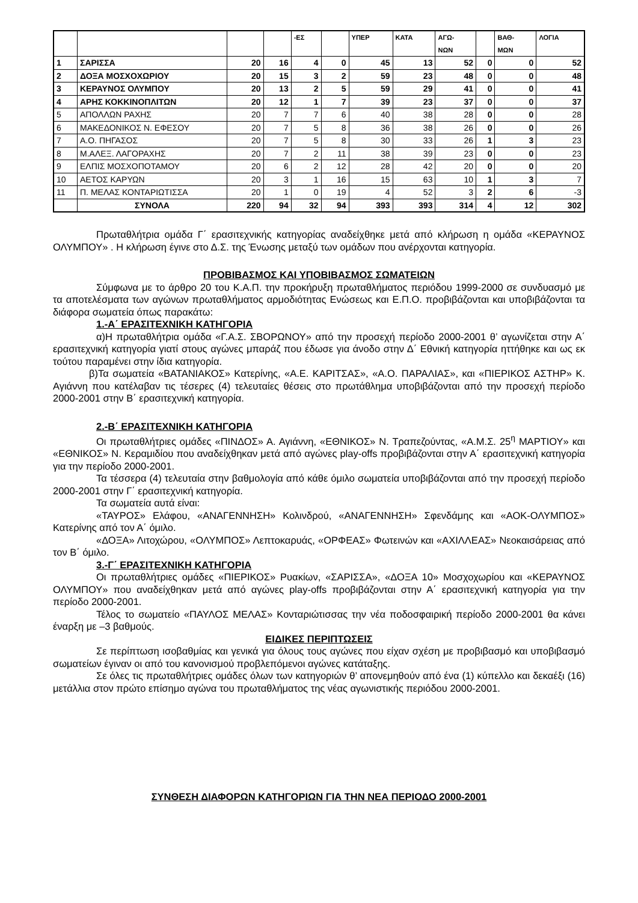| | | | | -ΕΣ | | ΥΠΕΡ | ΚΑΤΑ | ΑΓΩ- ΝΩΝ | | ΒΑΘ- ΜΩΝ | ΛΟΓΙΑ |
| --- | --- | --- | --- | --- | --- | --- | --- | --- | --- | --- | --- |
| 1 | ΣΑΡΙΣΣΑ | 20 | 16 | 4 | 0 | 45 | 13 | 52 | 0 | 0 | 52 |
| 2 | ΔΟΞΑ ΜΟΣΧΟΧΩΡΙΟΥ | 20 | 15 | 3 | 2 | 59 | 23 | 48 | 0 | 0 | 48 |
| 3 | ΚΕΡΑΥΝΟΣ ΟΛΥΜΠΟΥ | 20 | 13 | 2 | 5 | 59 | 29 | 41 | 0 | 0 | 41 |
| 4 | ΑΡΗΣ ΚΟΚΚΙΝΟΠΛΙΤΩΝ | 20 | 12 | 1 | 7 | 39 | 23 | 37 | 0 | 0 | 37 |
| 5 | ΑΠΟΛΛΩΝ ΡΑΧΗΣ | 20 | 7 | 7 | 6 | 40 | 38 | 28 | 0 | 0 | 28 |
| 6 | ΜΑΚΕΔΟΝΙΚΟΣ Ν. ΕΦΕΣΟΥ | 20 | 7 | 5 | 8 | 36 | 38 | 26 | 0 | 0 | 26 |
| 7 | Α.Ο. ΠΗΓΑΣΟΣ | 20 | 7 | 5 | 8 | 30 | 33 | 26 | 1 | 3 | 23 |
| 8 | Μ.ΑΛΕΞ. ΛΑΓΟΡΑΧΗΣ | 20 | 7 | 2 | 11 | 38 | 39 | 23 | 0 | 0 | 23 |
| 9 | ΕΛΠΙΣ ΜΟΣΧΟΠΟΤΑΜΟΥ | 20 | 6 | 2 | 12 | 28 | 42 | 20 | 0 | 0 | 20 |
| 10 | ΑΕΤΟΣ ΚΑΡΥΩΝ | 20 | 3 | 1 | 16 | 15 | 63 | 10 | 1 | 3 | 7 |
| 11 | Π. ΜΕΛΑΣ ΚΟΝΤΑΡΙΩΤΙΣΣΑ | 20 | 1 | 0 | 19 | 4 | 52 | 3 | 2 | 6 | -3 |
| | ΣΥΝΟΛΑ | 220 | 94 | 32 | 94 | 393 | 393 | 314 | 4 | 12 | 302 |
Πρωταθλήτρια ομάδα Γ΄ ερασιτεχνικής κατηγορίας αναδείχθηκε μετά από κλήρωση η ομάδα «ΚΕΡΑΥΝΟΣ ΟΛΥΜΠΟΥ» . Η κλήρωση έγινε στο Δ.Σ. της Ένωσης μεταξύ των ομάδων που ανέρχονται κατηγορία.
ΠΡΟΒΙΒΑΣΜΟΣ ΚΑΙ ΥΠΟΒΙΒΑΣΜΟΣ ΣΩΜΑΤΕΙΩΝ
Σύμφωνα με το άρθρο 20 του Κ.Α.Π. την προκήρυξη πρωταθλήματος περιόδου 1999-2000 σε συνδυασμό με τα αποτελέσματα των αγώνων πρωταθλήματος αρμοδιότητας Ενώσεως και Ε.Π.Ο. προβιβάζονται και υποβιβάζονται τα διάφορα σωματεία όπως παρακάτω:
1.-Α΄ ΕΡΑΣΙΤΕΧΝΙΚΗ ΚΑΤΗΓΟΡΙΑ
α)Η πρωταθλήτρια ομάδα «Γ.Α.Σ. ΣΒΟΡΩΝΟΥ» από την προσεχή περίοδο 2000-2001 θ’ αγωνίζεται στην Α΄ ερασιτεχνική κατηγορία γιατί στους αγώνες μπαράζ που έδωσε για άνοδο στην Δ΄ Εθνική κατηγορία ηττήθηκε και ως εκ τούτου παραμένει στην ίδια κατηγορία.
β)Τα σωματεία «ΒΑΤΑΝΙΑΚΟΣ» Κατερίνης, «Α.Ε. ΚΑΡΙΤΣΑΣ», «Α.Ο. ΠΑΡΑΛΙΑΣ», και «ΠΙΕΡΙΚΟΣ ΑΣΤΗΡ» Κ. Αγιάννη που κατέλαβαν τις τέσερες (4) τελευταίες θέσεις στο πρωτάθλημα υποβιβάζονται από την προσεχή περίοδο 2000-2001 στην Β΄ ερασιτεχνική κατηγορία.
2.-Β΄ ΕΡΑΣΙΤΕΧΝΙΚΗ ΚΑΤΗΓΟΡΙΑ
Οι πρωταθλήτριες ομάδες «ΠΙΝΔΟΣ» Α. Αγιάννη, «ΕΘΝΙΚΟΣ» Ν. Τραπεζούντας, «Α.Μ.Σ. 25<sup>η</sup> ΜΑΡΤΙΟΥ» και «ΕΘΝΙΚΟΣ» Ν. Κεραμιδίου που αναδείχθηκαν μετά από αγώνες play-offs προβιβάζονται στην Α΄ ερασιτεχνική κατηγορία για την περίοδο 2000-2001.
Τα τέσσερα (4) τελευταία στην βαθμολογία από κάθε όμιλο σωματεία υποβιβάζονται από την προσεχή περίοδο 2000-2001 στην Γ΄ ερασιτεχνική κατηγορία.
Τα σωματεία αυτά είναι:
«ΤΑΥΡΟΣ» Ελάφου, «ΑΝΑΓΕΝΝΗΣΗ» Κολινδρού, «ΑΝΑΓΕΝΝΗΣΗ» Σφενδάμης και «ΑΟΚ-ΟΛΥΜΠΟΣ» Κατερίνης από τον Α΄ όμιλο.
«ΔΟΞΑ» Λιτοχώρου, «ΟΛΥΜΠΟΣ» Λεπτοκαρυάς, «ΟΡΦΕΑΣ» Φωτεινών και «ΑΧΙΛΛΕΑΣ» Νεοκαισάρειας από τον Β΄ όμιλο.
3.-Γ΄ ΕΡΑΣΙΤΕΧΝΙΚΗ ΚΑΤΗΓΟΡΙΑ
Οι πρωταθλήτριες ομάδες «ΠΙΕΡΙΚΟΣ» Ρυακίων, «ΣΑΡΙΣΣΑ», «ΔΟΞΑ 10» Μοσχοχωρίου και «ΚΕΡΑΥΝΟΣ ΟΛΥΜΠΟΥ» που αναδείχθηκαν μετά από αγώνες play-offs προβιβάζονται στην Α΄ ερασιτεχνική κατηγορία για την περίοδο 2000-2001.
Τέλος το σωματείο «ΠΑΥΛΟΣ ΜΕΛΑΣ» Κονταριώτισσας την νέα ποδοσφαιρική περίοδο 2000-2001 θα κάνει έναρξη με –3 βαθμούς.
ΕΙΔΙΚΕΣ ΠΕΡΙΠΤΩΣΕΙΣ
Σε περίπτωση ισοβαθμίας και γενικά για όλους τους αγώνες που είχαν σχέση με προβιβασμό και υποβιβασμό σωματείων έγιναν οι από του κανονισμού προβλεπόμενοι αγώνες κατάταξης.
Σε όλες τις πρωταθλήτριες ομάδες όλων των κατηγοριών θ’ απονεμηθούν από ένα (1) κύπελλο και δεκαέξι (16) μετάλλια στον πρώτο επίσημο αγώνα του πρωταθλήματος της νέας αγωνιστικής περιόδου 2000-2001.
ΣΥΝΘΕΣΗ ΔΙΑΦΟΡΩΝ ΚΑΤΗΓΟΡΙΩΝ ΓΙΑ ΤΗΝ ΝΕΑ ΠΕΡΙΟΔΟ 2000-2001